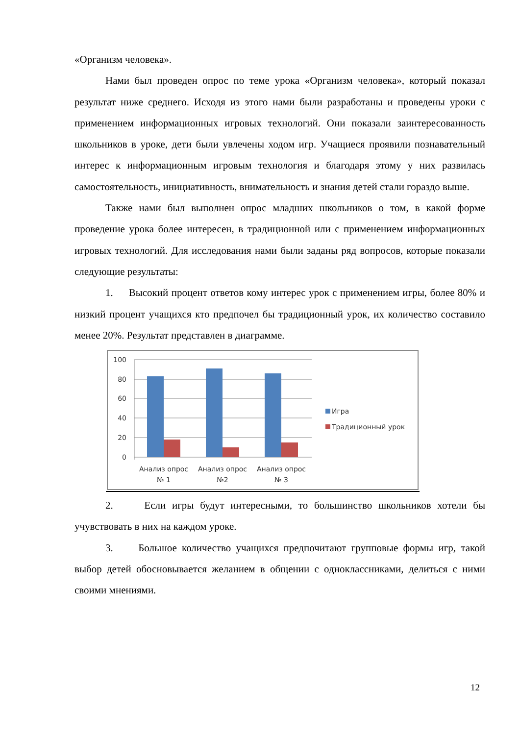«Организм человека».
Нами был проведен опрос по теме урока «Организм человека», который показал результат ниже среднего. Исходя из этого нами были разработаны и проведены уроки с применением информационных игровых технологий. Они показали заинтересованность школьников в уроке, дети были увлечены ходом игр. Учащиеся проявили познавательный интерес к информационным игровым технология и благодаря этому у них развилась самостоятельность, инициативность, внимательность и знания детей стали гораздо выше.
Также нами был выполнен опрос младших школьников о том, в какой форме проведение урока более интересен, в традиционной или с применением информационных игровых технологий. Для исследования нами были заданы ряд вопросов, которые показали следующие результаты:
1. Высокий процент ответов кому интерес урок с применением игры, более 80% и низкий процент учащихся кто предпочел бы традиционный урок, их количество составило менее 20%. Результат представлен в диаграмме.
100
80
60
40
20
0
Анализ опрос
№ 1
Анализ опрос
№2
Анализ опрос
№ 3
Игра
Традиционный урок
2. Если игры будут интересными, то большинство школьников хотели бы учувствовать в них на каждом уроке.
3. Большое количество учащихся предпочитают групповые формы игр, такой выбор детей обосновывается желанием в общении с одноклассниками, делиться с ними своими мнениями.
12